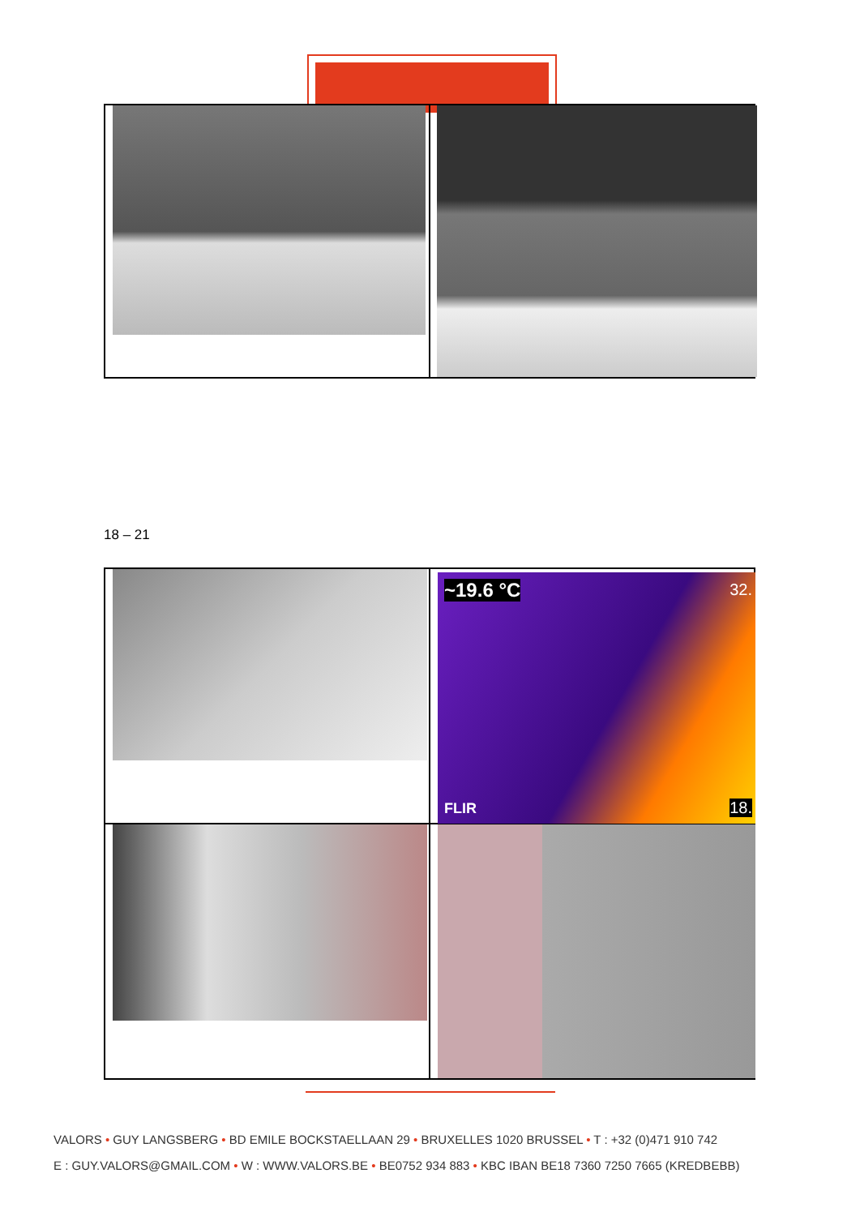18 – 21
~19.6 °C 32.
FLIR 18.
VALORS • GUY LANGSBERG • BD EMILE BOCKSTAELLAAN 29 • BRUXELLES 1020 BRUSSEL • T : +32 (0)471 910 742
E : GUY.VALORS@GMAIL.COM • W : WWW.VALORS.BE • BE0752 934 883 • KBC IBAN BE18 7360 7250 7665 (KREDBEBB)